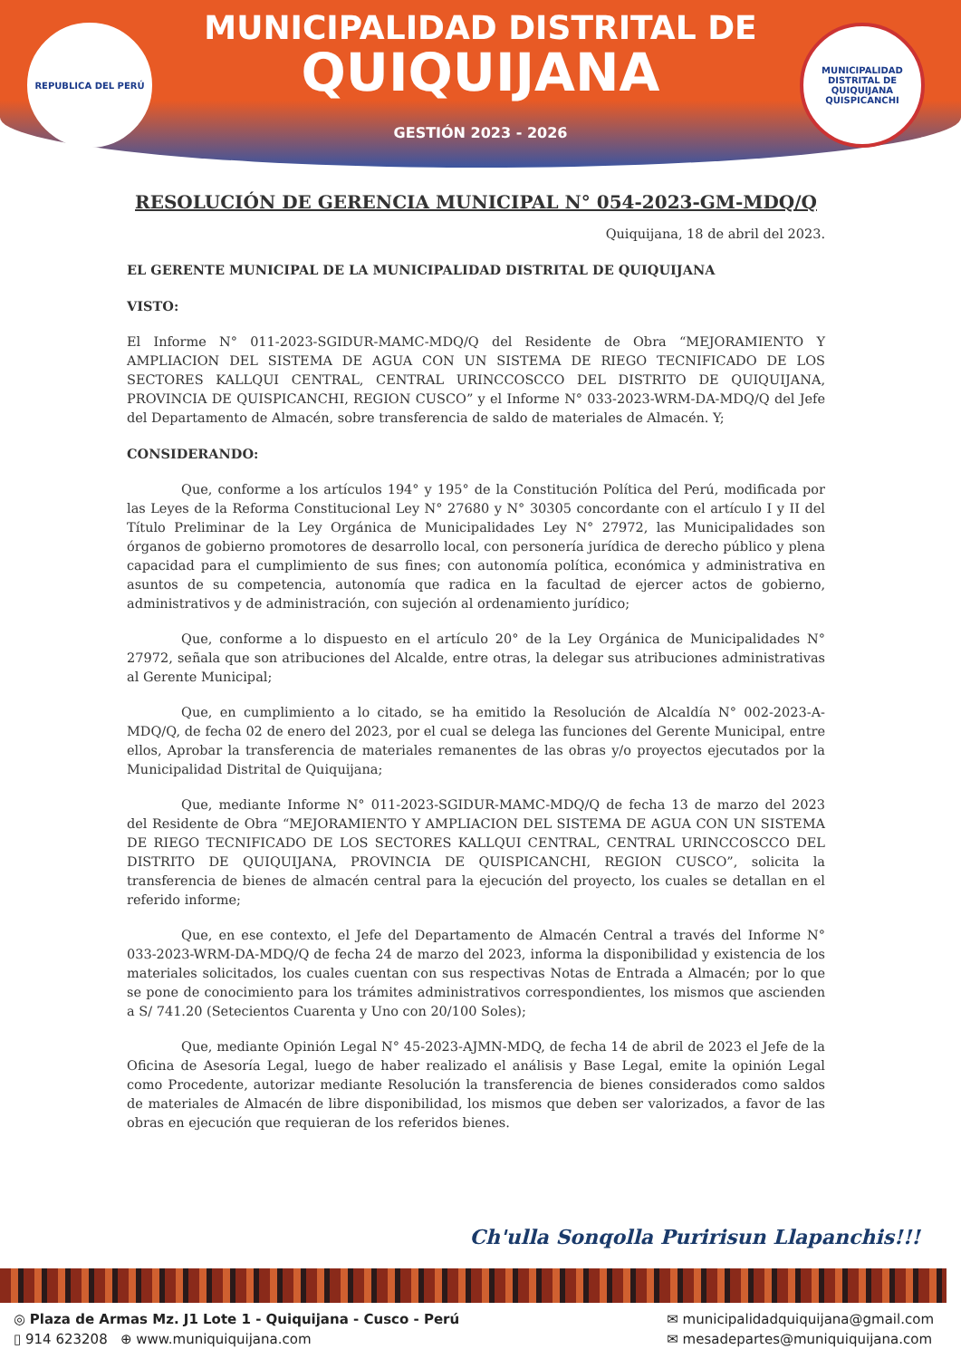MUNICIPALIDAD DISTRITAL DE
QUIQUIJANA
GESTIÓN 2023 - 2026
REPUBLICA DEL PERÚ
MUNICIPALIDAD DISTRITAL DE QUIQUIJANA
QUISPICANCHI
RESOLUCIÓN DE GERENCIA MUNICIPAL N° 054-2023-GM-MDQ/Q
Quiquijana, 18 de abril del 2023.
EL GERENTE MUNICIPAL DE LA MUNICIPALIDAD DISTRITAL DE QUIQUIJANA
VISTO:
El Informe N° 011-2023-SGIDUR-MAMC-MDQ/Q del Residente de Obra “MEJORAMIENTO Y AMPLIACION DEL SISTEMA DE AGUA CON UN SISTEMA DE RIEGO TECNIFICADO DE LOS SECTORES KALLQUI CENTRAL, CENTRAL URINCCOSCCO DEL DISTRITO DE QUIQUIJANA, PROVINCIA DE QUISPICANCHI, REGION CUSCO” y el Informe N° 033-2023-WRM-DA-MDQ/Q del Jefe del Departamento de Almacén, sobre transferencia de saldo de materiales de Almacén. Y;
CONSIDERANDO:
Que, conforme a los artículos 194° y 195° de la Constitución Política del Perú, modificada por las Leyes de la Reforma Constitucional Ley N° 27680 y N° 30305 concordante con el artículo I y II del Título Preliminar de la Ley Orgánica de Municipalidades Ley N° 27972, las Municipalidades son órganos de gobierno promotores de desarrollo local, con personería jurídica de derecho público y plena capacidad para el cumplimiento de sus fines; con autonomía política, económica y administrativa en asuntos de su competencia, autonomía que radica en la facultad de ejercer actos de gobierno, administrativos y de administración, con sujeción al ordenamiento jurídico;
Que, conforme a lo dispuesto en el artículo 20° de la Ley Orgánica de Municipalidades N° 27972, señala que son atribuciones del Alcalde, entre otras, la delegar sus atribuciones administrativas al Gerente Municipal;
Que, en cumplimiento a lo citado, se ha emitido la Resolución de Alcaldía N° 002-2023-A-MDQ/Q, de fecha 02 de enero del 2023, por el cual se delega las funciones del Gerente Municipal, entre ellos, Aprobar la transferencia de materiales remanentes de las obras y/o proyectos ejecutados por la Municipalidad Distrital de Quiquijana;
Que, mediante Informe N° 011-2023-SGIDUR-MAMC-MDQ/Q de fecha 13 de marzo del 2023 del Residente de Obra “MEJORAMIENTO Y AMPLIACION DEL SISTEMA DE AGUA CON UN SISTEMA DE RIEGO TECNIFICADO DE LOS SECTORES KALLQUI CENTRAL, CENTRAL URINCCOSCCO DEL DISTRITO DE QUIQUIJANA, PROVINCIA DE QUISPICANCHI, REGION CUSCO”, solicita la transferencia de bienes de almacén central para la ejecución del proyecto, los cuales se detallan en el referido informe;
Que, en ese contexto, el Jefe del Departamento de Almacén Central a través del Informe N° 033-2023-WRM-DA-MDQ/Q de fecha 24 de marzo del 2023, informa la disponibilidad y existencia de los materiales solicitados, los cuales cuentan con sus respectivas Notas de Entrada a Almacén; por lo que se pone de conocimiento para los trámites administrativos correspondientes, los mismos que ascienden a S/ 741.20 (Setecientos Cuarenta y Uno con 20/100 Soles);
Que, mediante Opinión Legal N° 45-2023-AJMN-MDQ, de fecha 14 de abril de 2023 el Jefe de la Oficina de Asesoría Legal, luego de haber realizado el análisis y Base Legal, emite la opinión Legal como Procedente, autorizar mediante Resolución la transferencia de bienes considerados como saldos de materiales de Almacén de libre disponibilidad, los mismos que deben ser valorizados, a favor de las obras en ejecución que requieran de los referidos bienes.
Ch'ulla Sonqolla Puririsun Llapanchis!!!
◎ Plaza de Armas Mz. J1 Lote 1 - Quiquijana - Cusco - Perú
▯ 914 623208 ⊕ www.muniquiquijana.com
✉ municipalidadquiquijana@gmail.com
✉ mesadepartes@muniquiquijana.com